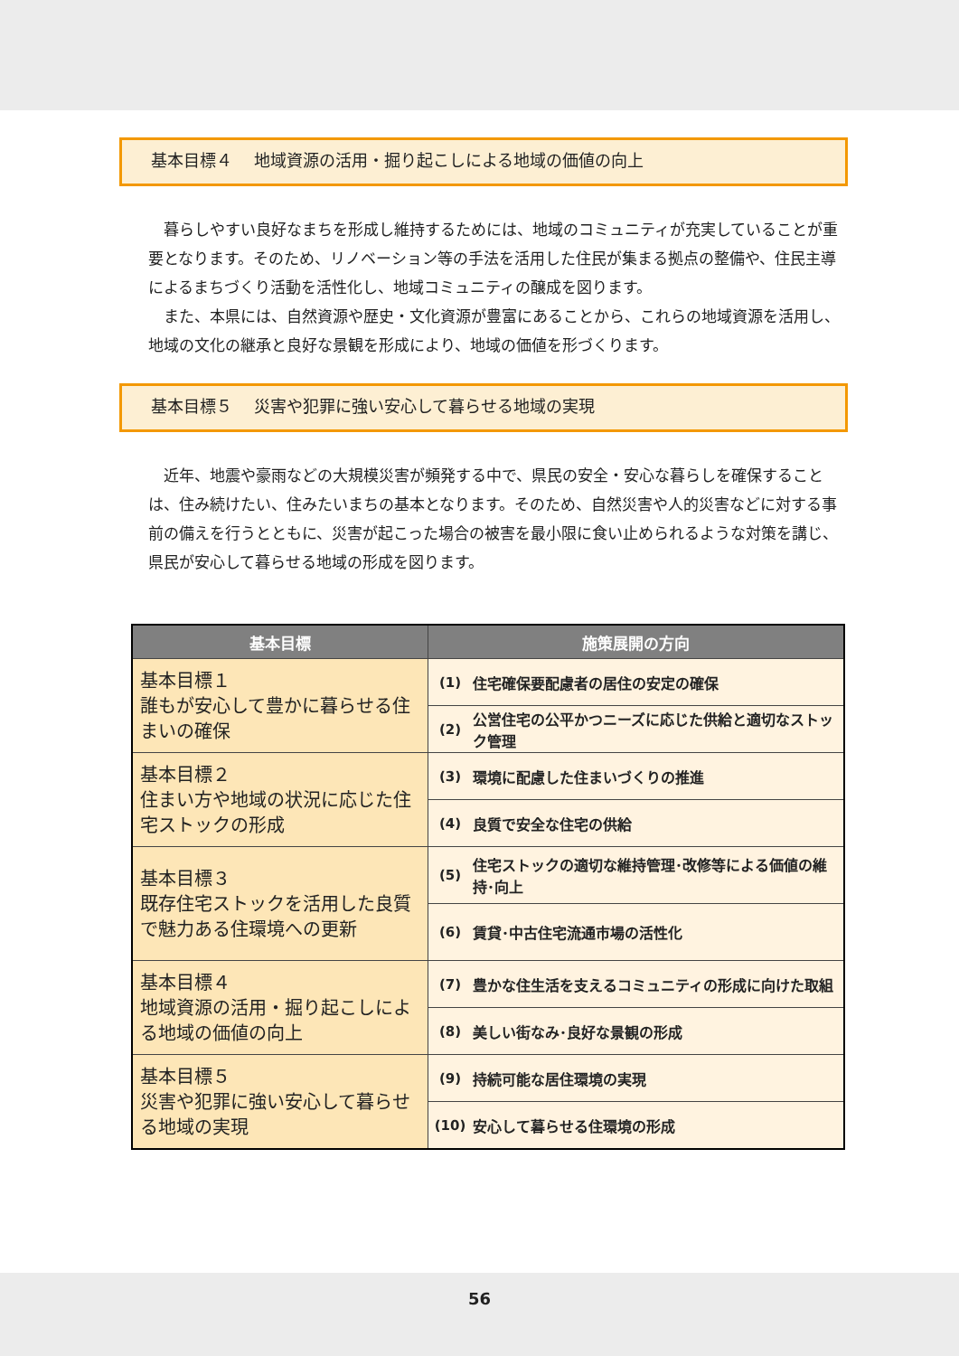基本目標４　 地域資源の活用・掘り起こしによる地域の価値の向上
暮らしやすい良好なまちを形成し維持するためには、地域のコミュニティが充実していることが重要となります。そのため、リノベーション等の手法を活用した住民が集まる拠点の整備や、住民主導によるまちづくり活動を活性化し、地域コミュニティの醸成を図ります。
また、本県には、自然資源や歴史・文化資源が豊富にあることから、これらの地域資源を活用し、地域の文化の継承と良好な景観を形成により、地域の価値を形づくります。
基本目標５　 災害や犯罪に強い安心して暮らせる地域の実現
近年、地震や豪雨などの大規模災害が頻発する中で、県民の安全・安心な暮らしを確保することは、住み続けたい、住みたいまちの基本となります。そのため、自然災害や人的災害などに対する事前の備えを行うとともに、災害が起こった場合の被害を最小限に食い止められるような対策を講じ、県民が安心して暮らせる地域の形成を図ります。
| 基本目標 | 施策展開の方向 | |
| --- | --- | --- |
| 基本目標１ 誰もが安心して豊かに暮らせる住まいの確保 | (1) | 住宅確保要配慮者の居住の安定の確保 |
| | (2) | 公営住宅の公平かつニーズに応じた供給と適切なストック管理 |
| 基本目標２ 住まい方や地域の状況に応じた住宅ストックの形成 | (3) | 環境に配慮した住まいづくりの推進 |
| | (4) | 良質で安全な住宅の供給 |
| 基本目標３ 既存住宅ストックを活用した良質で魅力ある住環境への更新 | (5) | 住宅ストックの適切な維持管理･改修等による価値の維持･向上 |
| | (6) | 賃貸･中古住宅流通市場の活性化 |
| 基本目標４ 地域資源の活用・掘り起こしによる地域の価値の向上 | (7) | 豊かな住生活を支えるコミュニティの形成に向けた取組 |
| | (8) | 美しい街なみ･良好な景観の形成 |
| 基本目標５ 災害や犯罪に強い安心して暮らせる地域の実現 | (9) | 持続可能な居住環境の実現 |
| | (10) | 安心して暮らせる住環境の形成 |
56